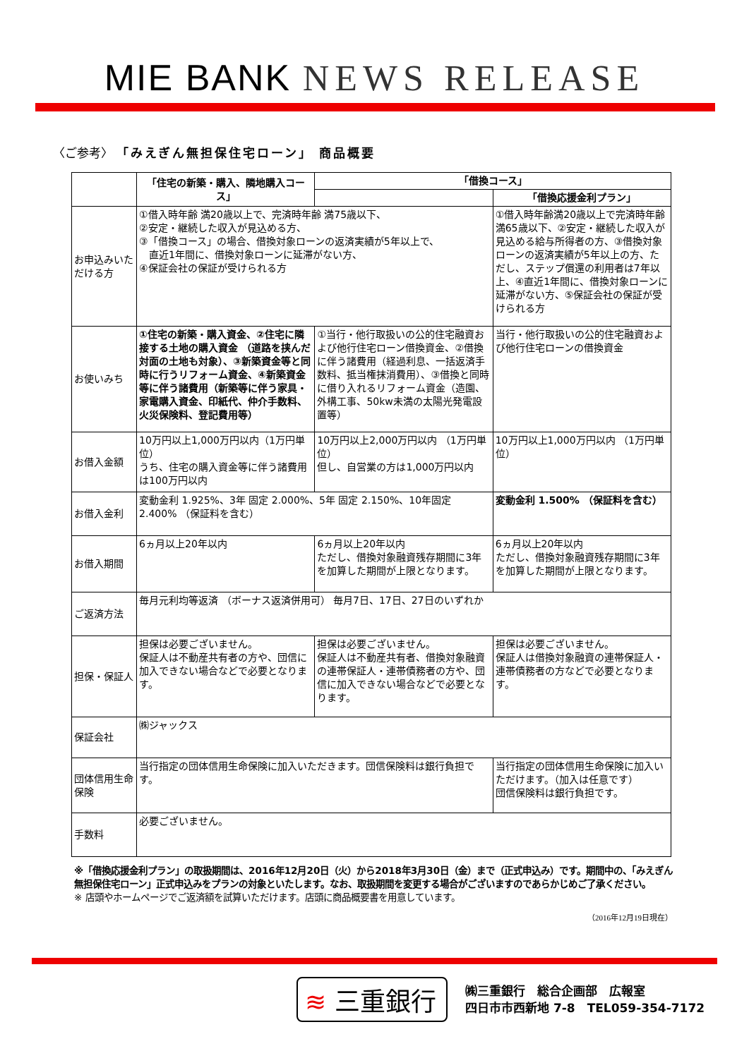MIE BANK NEWS RELEASE
〈ご参考〉 「みえぎん無担保住宅ローン」 商品概要
| | 「住宅の新築・購入、隣地購入コース」 | 「借換コース」 | |
| --- | --- | --- | --- |
| | | | 「借換応援金利プラン」 |
| お申込みいただける方 | ①借入時年齢 満20歳以上で、完済時年齢 満75歳以下、 ②安定・継続した収入が見込める方、 ③「借換コース」の場合、借換対象ローンの返済実績が5年以上で、 直近1年間に、借換対象ローンに延滞がない方、 ④保証会社の保証が受けられる方 | | ①借入時年齢満20歳以上で完済時年齢満65歳以下、②安定・継続した収入が見込める給与所得者の方、③借換対象ローンの返済実績が5年以上の方、ただし、ステップ償還の利用者は7年以上、④直近1年間に、借換対象ローンに延滞がない方、⑤保証会社の保証が受けられる方 |
| お使いみち | ①住宅の新築・購入資金、②住宅に隣接する土地の購入資金 （道路を挟んだ対面の土地も対象）、③新築資金等と同時に行うリフォーム資金、④新築資金等に伴う諸費用（新築等に伴う家具・家電購入資金、印紙代、仲介手数料、火災保険料、登記費用等） | ①当行・他行取扱いの公的住宅融資および他行住宅ローン借換資金、②借換に伴う諸費用（経過利息、一括返済手数料、抵当権抹消費用）、③借換と同時に借り入れるリフォーム資金（造園、外構工事、50kw未満の太陽光発電設置等） | 当行・他行取扱いの公的住宅融資および他行住宅ローンの借換資金 |
| お借入金額 | 10万円以上1,000万円以内（1万円単位） うち、住宅の購入資金等に伴う諸費用は100万円以内 | 10万円以上2,000万円以内 （1万円単位） 但し、自営業の方は1,000万円以内 | 10万円以上1,000万円以内 （1万円単位） |
| お借入金利 | 変動金利 1.925%、3年 固定 2.000%、5年 固定 2.150%、10年固定 2.400% （保証料を含む） | | 変動金利 1.500% （保証料を含む） |
| お借入期間 | 6ヵ月以上20年以内 | 6ヵ月以上20年以内 ただし、借換対象融資残存期間に3年を加算した期間が上限となります。 | 6ヵ月以上20年以内 ただし、借換対象融資残存期間に3年を加算した期間が上限となります。 |
| ご返済方法 | 毎月元利均等返済 （ボーナス返済併用可） 毎月7日、17日、27日のいずれか | | |
| 担保・保証人 | 担保は必要ございません。 保証人は不動産共有者の方や、団信に加入できない場合などで必要となります。 | 担保は必要ございません。 保証人は不動産共有者、借換対象融資の連帯保証人・連帯債務者の方や、団信に加入できない場合などで必要となります。 | 担保は必要ございません。 保証人は借換対象融資の連帯保証人・連帯債務者の方などで必要となります。 |
| 保証会社 | ㈱ジャックス | | |
| 団体信用生命保険 | 当行指定の団体信用生命保険に加入いただきます。団信保険料は銀行負担です。 | | 当行指定の団体信用生命保険に加入いただけます。（加入は任意です） 団信保険料は銀行負担です。 |
| 手数料 | 必要ございません。 | | |
※「借換応援金利プラン」の取扱期間は、2016年12月20日（火）から2018年3月30日（金）まで（正式申込み）です。期間中の、「みえぎん無担保住宅ローン」正式申込みをプランの対象といたします。なお、取扱期間を変更する場合がございますのであらかじめご了承ください。
※ 店頭やホームページでご返済額を試算いただけます。店頭に商品概要書を用意しています。
（2016年12月19日現在）
≋ 三重銀行
㈱三重銀行　総合企画部　広報室
四日市市西新地 7-8　TEL059-354-7172